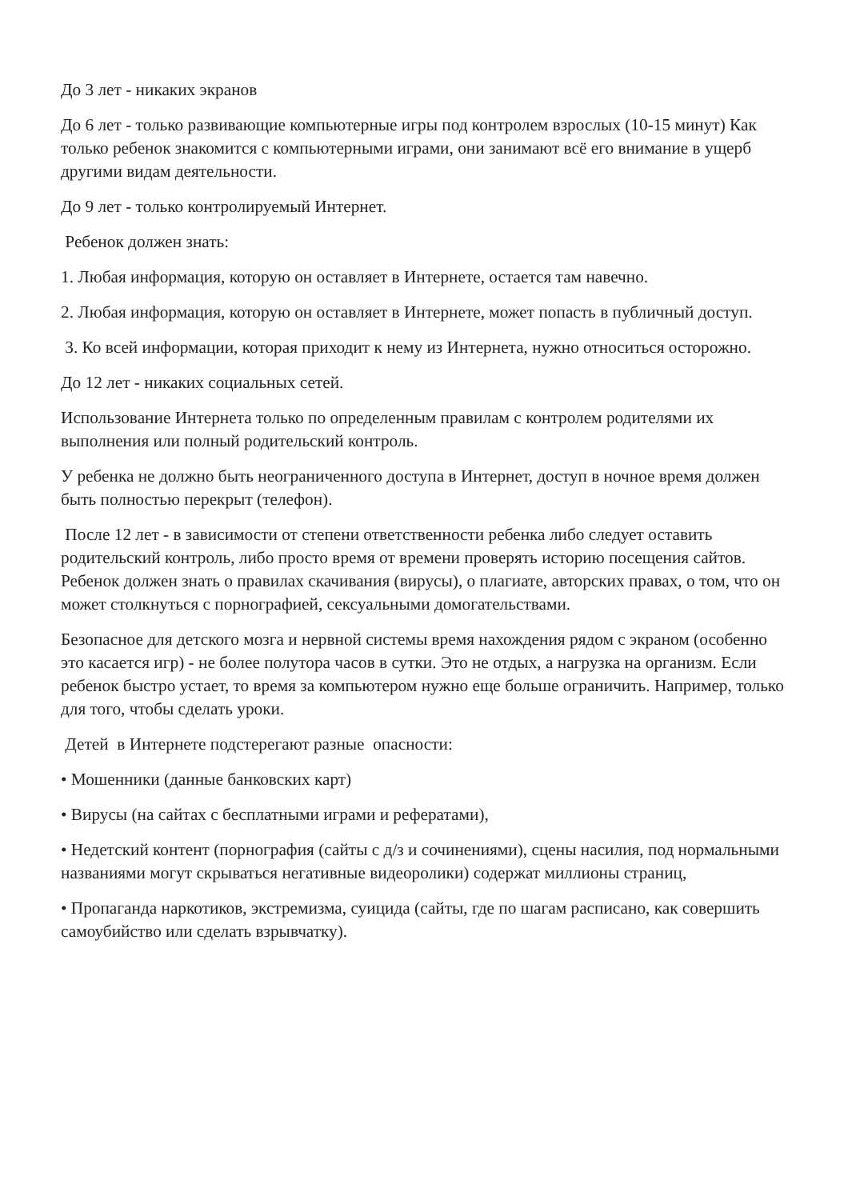До 3 лет - никаких экранов
До 6 лет - только развивающие компьютерные игры под контролем взрослых (10-15 минут) Как только ребенок знакомится с компьютерными играми, они занимают всё его внимание в ущерб другими видам деятельности.
До 9 лет - только контролируемый Интернет.
Ребенок должен знать:
1. Любая информация, которую он оставляет в Интернете, остается там навечно.
2. Любая информация, которую он оставляет в Интернете, может попасть в публичный доступ.
3. Ко всей информации, которая приходит к нему из Интернета, нужно относиться осторожно.
До 12 лет - никаких социальных сетей.
Использование Интернета только по определенным правилам с контролем родителями их выполнения или полный родительский контроль.
У ребенка не должно быть неограниченного доступа в Интернет, доступ в ночное время должен быть полностью перекрыт (телефон).
После 12 лет - в зависимости от степени ответственности ребенка либо следует оставить родительский контроль, либо просто время от времени проверять историю посещения сайтов. Ребенок должен знать о правилах скачивания (вирусы), о плагиате, авторских правах, о том, что он может столкнуться с порнографией, сексуальными домогательствами.
Безопасное для детского мозга и нервной системы время нахождения рядом с экраном (особенно это касается игр) - не более полутора часов в сутки. Это не отдых, а нагрузка на организм. Если ребенок быстро устает, то время за компьютером нужно еще больше ограничить. Например, только для того, чтобы сделать уроки.
Детей в Интернете подстерегают разные опасности:
• Мошенники (данные банковских карт)
• Вирусы (на сайтах с бесплатными играми и рефератами),
• Недетский контент (порнография (сайты с д/з и сочинениями), сцены насилия, под нормальными названиями могут скрываться негативные видеоролики) содержат миллионы страниц,
• Пропаганда наркотиков, экстремизма, суицида (сайты, где по шагам расписано, как совершить самоубийство или сделать взрывчатку).